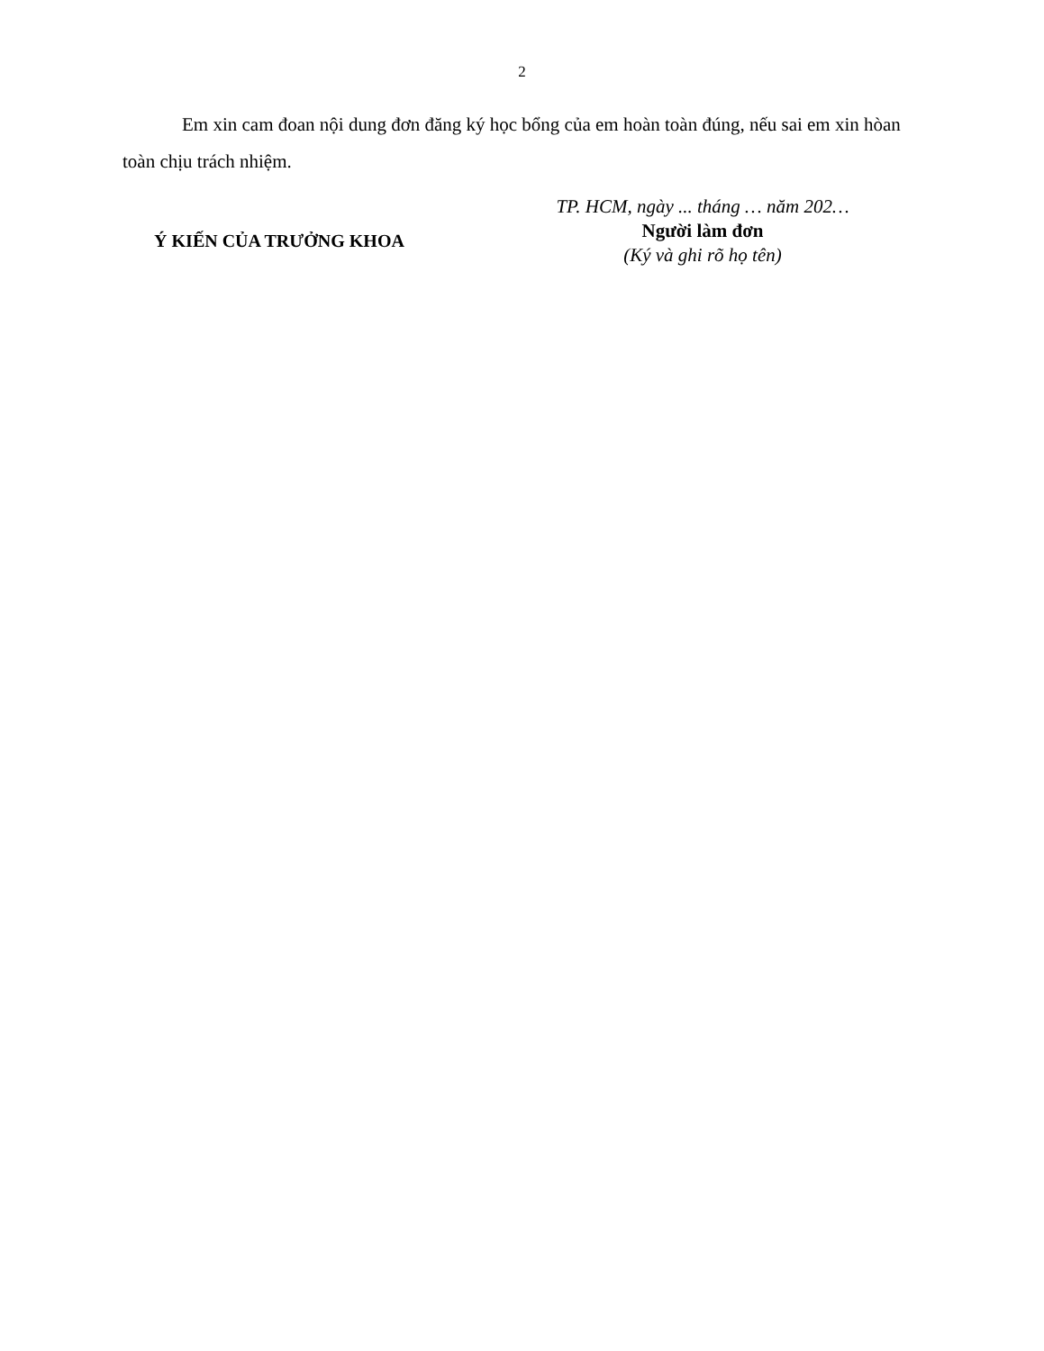2
Em xin cam đoan nội dung đơn đăng ký học bổng của em hoàn toàn đúng, nếu sai em xin hòan toàn chịu trách nhiệm.
Ý KIẾN CỦA TRƯỞNG KHOA
TP. HCM, ngày ... tháng … năm 202…
Người làm đơn
(Ký và ghi rõ họ tên)